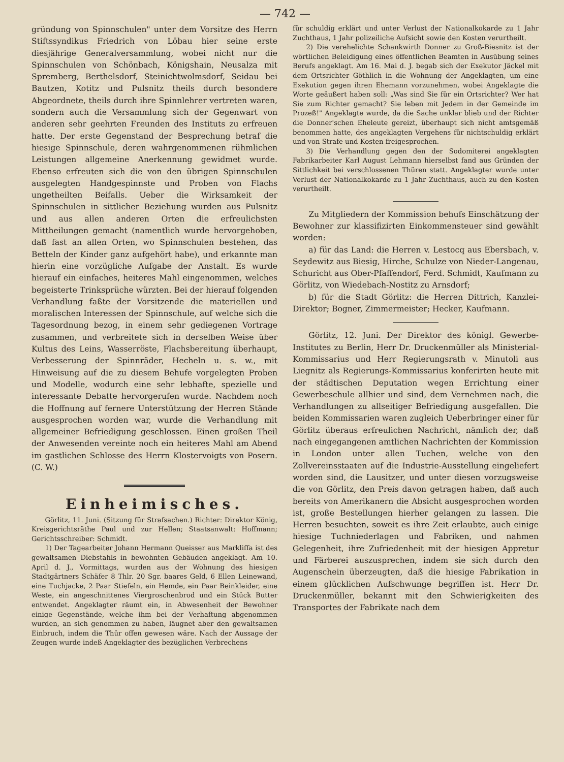— 742 —
gründung von Spinnschulen" unter dem Vorsitze des Herrn Stiftssyndikus Friedrich von Löbau hier seine erste diesjährige Generalversammlung, wobei nicht nur die Spinnschulen von Schönbach, Königshain, Neusalza mit Spremberg, Berthelsdorf, Steinichtwolmsdorf, Seidau bei Bautzen, Kotitz und Pulsnitz theils durch besondere Abgeordnete, theils durch ihre Spinnlehrer vertreten waren, sondern auch die Versammlung sich der Gegenwart von anderen sehr geehrten Freunden des Instituts zu erfreuen hatte. Der erste Gegenstand der Besprechung betraf die hiesige Spinnschule, deren wahrgenommenen rühmlichen Leistungen allgemeine Anerkennung gewidmet wurde. Ebenso erfreuten sich die von den übrigen Spinnschulen ausgelegten Handgespinnste und Proben von Flachs ungetheilten Beifalls. Ueber die Wirksamkeit der Spinnschulen in sittlicher Beziehung wurden aus Pulsnitz und aus allen anderen Orten die erfreulichsten Mittheilungen gemacht (namentlich wurde hervorgehoben, daß fast an allen Orten, wo Spinnschulen bestehen, das Betteln der Kinder ganz aufgehört habe), und erkannte man hierin eine vorzügliche Aufgabe der Anstalt. Es wurde hierauf ein einfaches, heiteres Mahl eingenommen, welches begeisterte Trinksprüche würzten. Bei der hierauf folgenden Verhandlung faßte der Vorsitzende die materiellen und moralischen Interessen der Spinnschule, auf welche sich die Tagesordnung bezog, in einem sehr gediegenen Vortrage zusammen, und verbreitete sich in derselben Weise über Kultus des Leins, Wasserröste, Flachsbereitung überhaupt, Verbesserung der Spinnräder, Hecheln u. s. w., mit Hinweisung auf die zu diesem Behufe vorgelegten Proben und Modelle, wodurch eine sehr lebhafte, spezielle und interessante Debatte hervorgerufen wurde. Nachdem noch die Hoffnung auf fernere Unterstützung der Herren Stände ausgesprochen worden war, wurde die Verhandlung mit allgemeiner Befriedigung geschlossen. Einen großen Theil der Anwesenden vereinte noch ein heiteres Mahl am Abend im gastlichen Schlosse des Herrn Klostervoigts von Posern. (C. W.)
Einheimisches.
Görlitz, 11. Juni. (Sitzung für Strafsachen.) Richter: Direktor König, Kreisgerichtsräthe Paul und zur Hellen; Staatsanwalt: Hoffmann; Gerichtsschreiber: Schmidt.
1) Der Tagearbeiter Johann Hermann Queisser aus Markliſſa ist des gewaltsamen Diebstahls in bewohnten Gebäuden angeklagt. Am 10. April d. J., Vormittags, wurden aus der Wohnung des hiesigen Stadtgärtners Schäfer 8 Thlr. 20 Sgr. baares Geld, 6 Ellen Leinewand, eine Tuchjacke, 2 Paar Stiefeln, ein Hemde, ein Paar Beinkleider, eine Weste, ein angeschnittenes Viergroschenbrod und ein Stück Butter entwendet. Angeklagter räumt ein, in Abwesenheit der Bewohner einige Gegenstände, welche ihm bei der Verhaftung abgenommen wurden, an sich genommen zu haben, läugnet aber den gewaltsamen Einbruch, indem die Thür offen gewesen wäre. Nach der Aussage der Zeugen wurde indeß Angeklagter des bezüglichen Verbrechens
für schuldig erklärt und unter Verlust der Nationalkokarde zu 1 Jahr Zuchthaus, 1 Jahr polizeiliche Aufsicht sowie den Kosten verurtheilt.
2) Die verehelichte Schankwirth Donner zu Groß-Biesnitz ist der wörtlichen Beleidigung eines öffentlichen Beamten in Ausübung seines Berufs angeklagt. Am 16. Mai d. J. begab sich der Exekutor Jäckel mit dem Ortsrichter Göthlich in die Wohnung der Angeklagten, um eine Exekution gegen ihren Ehemann vorzunehmen, wobei Angeklagte die Worte geäußert haben soll: „Was sind Sie für ein Ortsrichter? Wer hat Sie zum Richter gemacht? Sie leben mit Jedem in der Gemeinde im Prozeß!" Angeklagte wurde, da die Sache unklar blieb und der Richter die Donner'schen Eheleute gereizt, überhaupt sich nicht amtsgemäß benommen hatte, des angeklagten Vergehens für nichtschuldig erklärt und von Strafe und Kosten freigesprochen.
3) Die Verhandlung gegen den der Sodomiterei angeklagten Fabrikarbeiter Karl August Lehmann hierselbst fand aus Gründen der Sittlichkeit bei verschlossenen Thüren statt. Angeklagter wurde unter Verlust der Nationalkokarde zu 1 Jahr Zuchthaus, auch zu den Kosten verurtheilt.
Zu Mitgliedern der Kommission behufs Einschätzung der Bewohner zur klassifizirten Einkommensteuer sind gewählt worden:
a) für das Land: die Herren v. Lestocq aus Ebersbach, v. Seydewitz aus Biesig, Hirche, Schulze von Nieder-Langenau, Schuricht aus Ober-Pfaffendorf, Ferd. Schmidt, Kaufmann zu Görlitz, von Wiedebach-Nostitz zu Arnsdorf;
b) für die Stadt Görlitz: die Herren Dittrich, Kanzlei-Direktor; Bogner, Zimmermeister; Hecker, Kaufmann.
Görlitz, 12. Juni. Der Direktor des königl. Gewerbe-Institutes zu Berlin, Herr Dr. Druckenmüller als Ministerial-Kommissarius und Herr Regierungsrath v. Minutoli aus Liegnitz als Regierungs-Kommissarius konferirten heute mit der städtischen Deputation wegen Errichtung einer Gewerbeschule allhier und sind, dem Vernehmen nach, die Verhandlungen zu allseitiger Befriedigung ausgefallen. Die beiden Kommissarien waren zugleich Ueberbringer einer für Görlitz überaus erfreulichen Nachricht, nämlich der, daß nach eingegangenen amtlichen Nachrichten der Kommission in London unter allen Tuchen, welche von den Zollvereinsstaaten auf die Industrie-Ausstellung eingeliefert worden sind, die Lausitzer, und unter diesen vorzugsweise die von Görlitz, den Preis davon getragen haben, daß auch bereits von Amerikanern die Absicht ausgesprochen worden ist, große Bestellungen hierher gelangen zu lassen. Die Herren besuchten, soweit es ihre Zeit erlaubte, auch einige hiesige Tuchniederlagen und Fabriken, und nahmen Gelegenheit, ihre Zufriedenheit mit der hiesigen Appretur und Färberei auszusprechen, indem sie sich durch den Augenschein überzeugten, daß die hiesige Fabrikation in einem glücklichen Aufschwunge begriffen ist. Herr Dr. Druckenmüller, bekannt mit den Schwierigkeiten des Transportes der Fabrikate nach dem